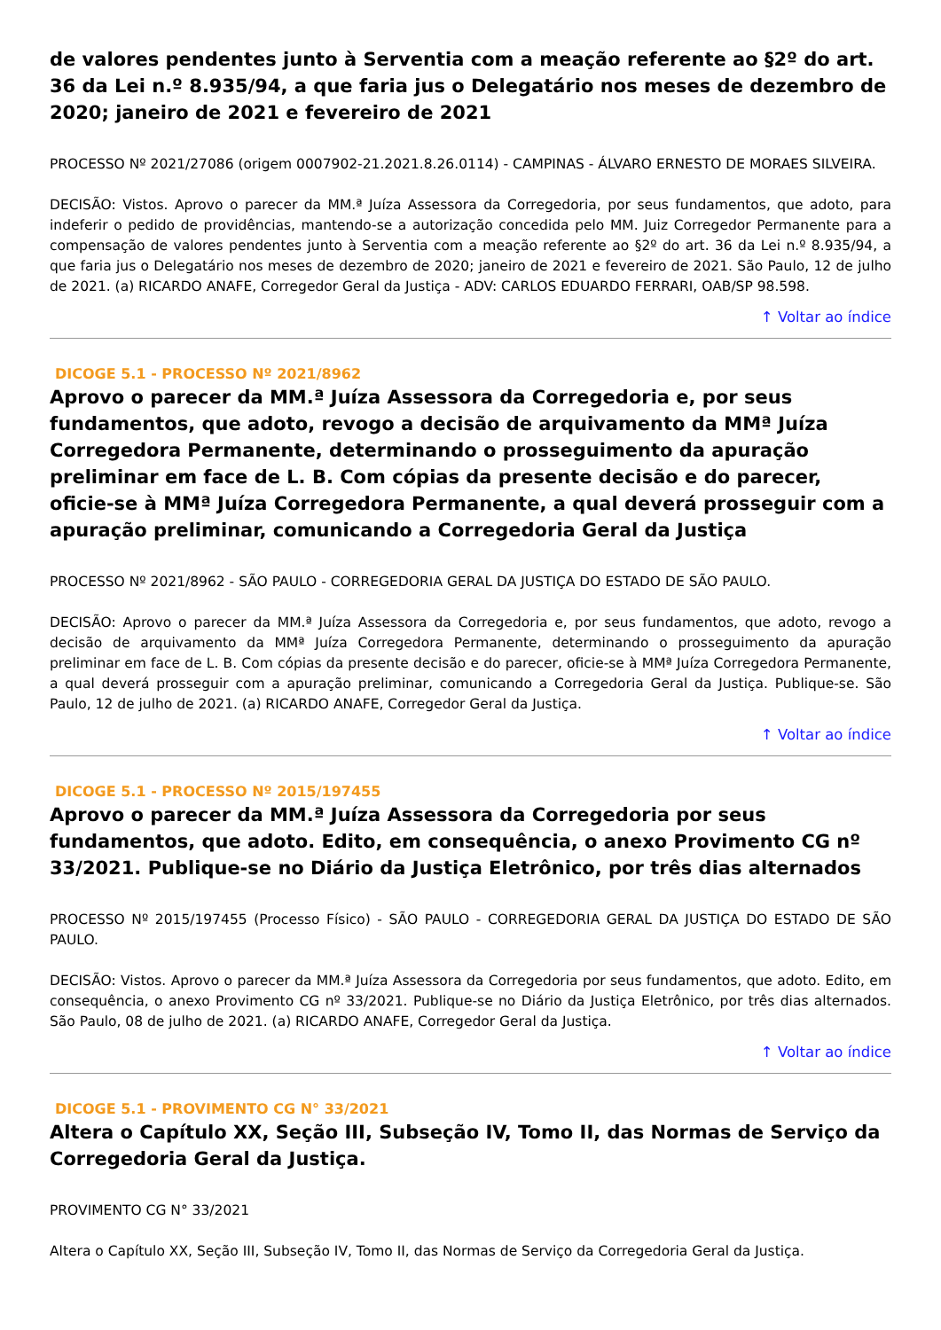de valores pendentes junto à Serventia com a meação referente ao §2º do art. 36 da Lei n.º 8.935/94, a que faria jus o Delegatário nos meses de dezembro de 2020; janeiro de 2021 e fevereiro de 2021
PROCESSO Nº 2021/27086 (origem 0007902-21.2021.8.26.0114) - CAMPINAS - ÁLVARO ERNESTO DE MORAES SILVEIRA.
DECISÃO: Vistos. Aprovo o parecer da MM.ª Juíza Assessora da Corregedoria, por seus fundamentos, que adoto, para indeferir o pedido de providências, mantendo-se a autorização concedida pelo MM. Juiz Corregedor Permanente para a compensação de valores pendentes junto à Serventia com a meação referente ao §2º do art. 36 da Lei n.º 8.935/94, a que faria jus o Delegatário nos meses de dezembro de 2020; janeiro de 2021 e fevereiro de 2021. São Paulo, 12 de julho de 2021. (a) RICARDO ANAFE, Corregedor Geral da Justiça - ADV: CARLOS EDUARDO FERRARI, OAB/SP 98.598.
↑ Voltar ao índice
DICOGE 5.1 - PROCESSO Nº 2021/8962
Aprovo o parecer da MM.ª Juíza Assessora da Corregedoria e, por seus fundamentos, que adoto, revogo a decisão de arquivamento da MMª Juíza Corregedora Permanente, determinando o prosseguimento da apuração preliminar em face de L. B. Com cópias da presente decisão e do parecer, oficie-se à MMª Juíza Corregedora Permanente, a qual deverá prosseguir com a apuração preliminar, comunicando a Corregedoria Geral da Justiça
PROCESSO Nº 2021/8962 - SÃO PAULO - CORREGEDORIA GERAL DA JUSTIÇA DO ESTADO DE SÃO PAULO.
DECISÃO: Aprovo o parecer da MM.ª Juíza Assessora da Corregedoria e, por seus fundamentos, que adoto, revogo a decisão de arquivamento da MMª Juíza Corregedora Permanente, determinando o prosseguimento da apuração preliminar em face de L. B. Com cópias da presente decisão e do parecer, oficie-se à MMª Juíza Corregedora Permanente, a qual deverá prosseguir com a apuração preliminar, comunicando a Corregedoria Geral da Justiça. Publique-se. São Paulo, 12 de julho de 2021. (a) RICARDO ANAFE, Corregedor Geral da Justiça.
↑ Voltar ao índice
DICOGE 5.1 - PROCESSO Nº 2015/197455
Aprovo o parecer da MM.ª Juíza Assessora da Corregedoria por seus fundamentos, que adoto. Edito, em consequência, o anexo Provimento CG nº 33/2021. Publique-se no Diário da Justiça Eletrônico, por três dias alternados
PROCESSO Nº 2015/197455 (Processo Físico) - SÃO PAULO - CORREGEDORIA GERAL DA JUSTIÇA DO ESTADO DE SÃO PAULO.
DECISÃO: Vistos. Aprovo o parecer da MM.ª Juíza Assessora da Corregedoria por seus fundamentos, que adoto. Edito, em consequência, o anexo Provimento CG nº 33/2021. Publique-se no Diário da Justiça Eletrônico, por três dias alternados. São Paulo, 08 de julho de 2021. (a) RICARDO ANAFE, Corregedor Geral da Justiça.
↑ Voltar ao índice
DICOGE 5.1 - PROVIMENTO CG N° 33/2021
Altera o Capítulo XX, Seção III, Subseção IV, Tomo II, das Normas de Serviço da Corregedoria Geral da Justiça.
PROVIMENTO CG N° 33/2021
Altera o Capítulo XX, Seção III, Subseção IV, Tomo II, das Normas de Serviço da Corregedoria Geral da Justiça.